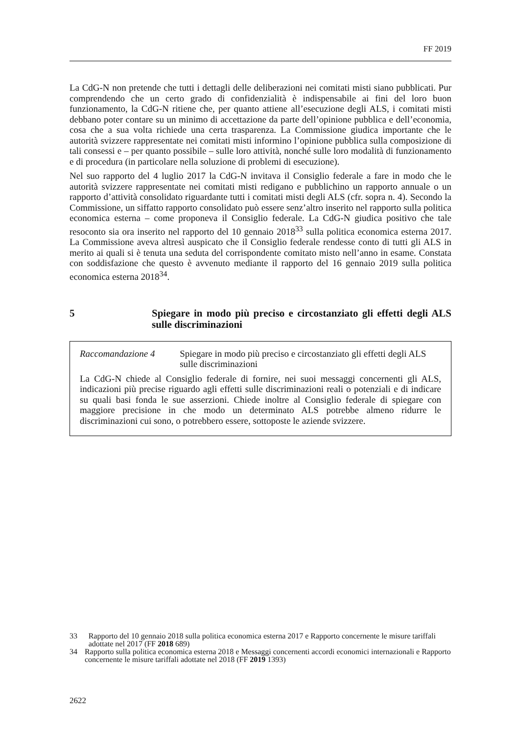FF 2019
La CdG-N non pretende che tutti i dettagli delle deliberazioni nei comitati misti siano pubblicati. Pur comprendendo che un certo grado di confidenzialità è indispensabile ai fini del loro buon funzionamento, la CdG-N ritiene che, per quanto attiene all’esecuzione degli ALS, i comitati misti debbano poter contare su un minimo di accettazione da parte dell’opinione pubblica e dell’economia, cosa che a sua volta richiede una certa trasparenza. La Commissione giudica importante che le autorità svizzere rappresentate nei comitati misti informino l’opinione pubblica sulla composizione di tali consessi e – per quanto possibile – sulle loro attività, nonché sulle loro modalità di funzionamento e di procedura (in particolare nella soluzione di problemi di esecuzione).
Nel suo rapporto del 4 luglio 2017 la CdG-N invitava il Consiglio federale a fare in modo che le autorità svizzere rappresentate nei comitati misti redigano e pubblichino un rapporto annuale o un rapporto d’attività consolidato riguardante tutti i comitati misti degli ALS (cfr. sopra n. 4). Secondo la Commissione, un siffatto rapporto consolidato può essere senz’altro inserito nel rapporto sulla politica economica esterna – come proponeva il Consiglio federale. La CdG-N giudica positivo che tale resoconto sia ora inserito nel rapporto del 10 gennaio 2018<sup>33</sup> sulla politica economica esterna 2017. La Commissione aveva altresì auspicato che il Consiglio federale rendesse conto di tutti gli ALS in merito ai quali si è tenuta una seduta del corrispondente comitato misto nell’anno in esame. Constata con soddisfazione che questo è avvenuto mediante il rapporto del 16 gennaio 2019 sulla politica economica esterna 2018<sup>34</sup>.
5 Spiegare in modo più preciso e circostanziato gli effetti degli ALS sulle discriminazioni
Raccomandazione 4 Spiegare in modo più preciso e circostanziato gli effetti degli ALS sulle discriminazioni
La CdG-N chiede al Consiglio federale di fornire, nei suoi messaggi concernenti gli ALS, indicazioni più precise riguardo agli effetti sulle discriminazioni reali o potenziali e di indicare su quali basi fonda le sue asserzioni. Chiede inoltre al Consiglio federale di spiegare con maggiore precisione in che modo un determinato ALS potrebbe almeno ridurre le discriminazioni cui sono, o potrebbero essere, sottoposte le aziende svizzere.
33 Rapporto del 10 gennaio 2018 sulla politica economica esterna 2017 e Rapporto concernente le misure tariffali adottate nel 2017 (FF 2018 689)
34 Rapporto sulla politica economica esterna 2018 e Messaggi concernenti accordi economici internazionali e Rapporto concernente le misure tariffali adottate nel 2018 (FF 2019 1393)
2622